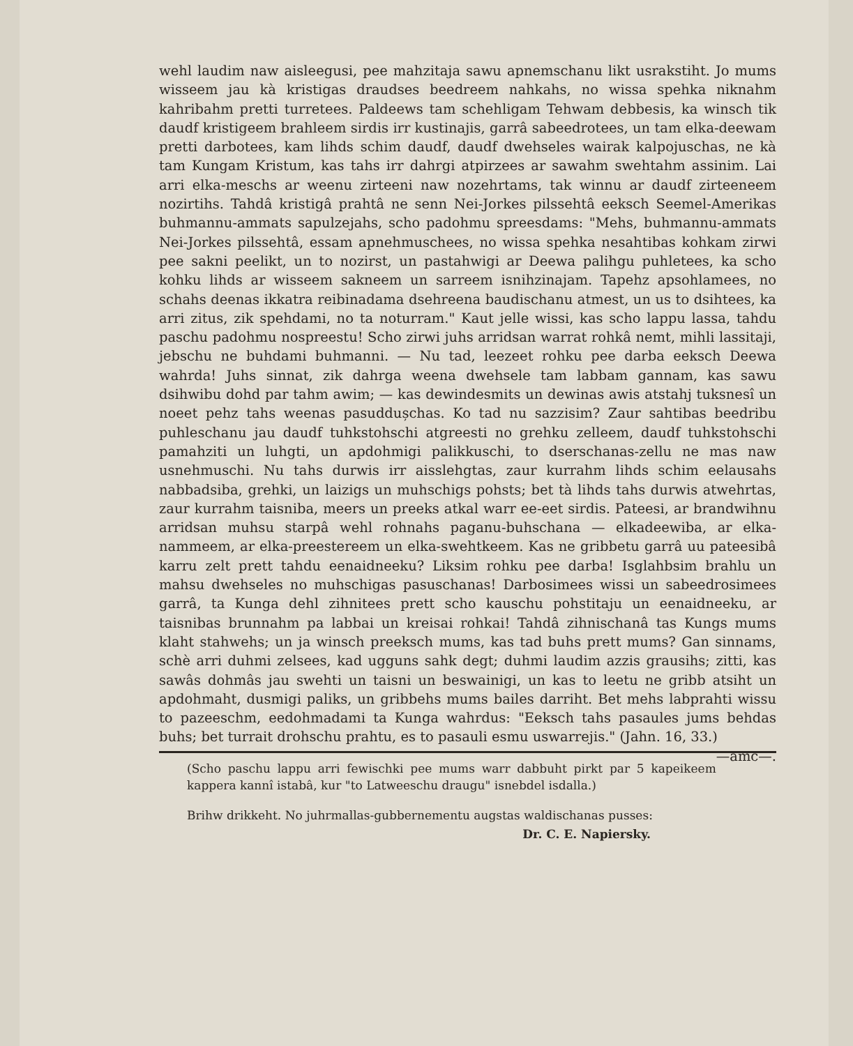wehl laudim naw aisleegusi, pee mahzitaja sawu apnemschanu likt usrakstiht. Jo mums wisseem jau kà kristigas draudses beedreem nahkahs, no wissa spehka niknahm kahribahm pretti turretees. Paldeews tam schehligam Tehwam debbesis, ka winsch tik daudf kristigeem brahleem sirdis irr kustinajis, garrâ sabeedrotees, un tam elka-deewam pretti darbotees, kam lihds schim daudf, daudf dwehseles wairak kalpojuschas, ne kà tam Kungam Kristum, kas tahs irr dahrgi atpirzees ar sawahm swehtahm assinim. Lai arri elka-meschs ar weenu zirteeni naw nozehrtams, tak winnu ar daudf zirteeneem nozirtihs. Tahdâ kristigâ prahtâ ne senn Nei-Jorkes pilssehtâ eeksch Seemel-Amerikas buhmannu-ammats sapulzejahs, scho padohmu spreesdams: "Mehs, buhmannu-ammats Nei-Jorkes pilssehtâ, essam apnehmuschees, no wissa spehka nesahtibas kohkam zirwi pee sakni peelikt, un to nozirst, un pastahwigi ar Deewa palihgu puhletees, ka scho kohku lihds ar wisseem sakneem un sarreem isnihzinajam. Tapehz apsohlamees, no schahs deenas ikkatra reibinadama dsehreena baudischanu atmest, un us to dsihtees, ka arri zitus, zik spehdami, no ta noturram." Kaut jelle wissi, kas scho lappu lassa, tahdu paschu padohmu nospreestu! Scho zirwi juhs arridsan warrat rohkâ nemt, mihli lassitaji, jebschu ne buhdami buhmanni. — Nu tad, leezeet rohku pee darba eeksch Deewa wahrda! Juhs sinnat, zik dahrga weena dwehsele tam labbam gannam, kas sawu dsihwibu dohd par tahm awim; — kas dewindesmits un dewinas awis atstahj tuksnesî un noeet pehz tahs weenas pasuddușchas. Ko tad nu sazzisim? Zaur sahtibas beedribu puhleschanu jau daudf tuhkstohschi atgreesti no grehku zelleem, daudf tuhkstohschi pamahziti un luhgti, un apdohmigi palikkuschi, to dserschanas-zellu ne mas naw usnehmuschi. Nu tahs durwis irr aisslehgtas, zaur kurrahm lihds schim eelausahs nabbadsiba, grehki, un laizigs un muhschigs pohsts; bet tà lihds tahs durwis atwehrtas, zaur kurrahm taisniba, meers un preeks atkal warr ee-eet sirdis. Pateesi, ar brandwihnu arridsan muhsu starpâ wehl rohnahs paganu-buhschana — elkadeewiba, ar elka-nammeem, ar elka-preestereem un elka-swehtkeem. Kas ne gribbetu garrâ uu pateesibâ karru zelt prett tahdu eenaidneeku? Liksim rohku pee darba! Isglahbsim brahlu un mahsu dwehseles no muhschigas pasuschanas! Darbosimees wissi un sabeedrosimees garrâ, ta Kunga dehl zihnitees prett scho kauschu pohstitaju un eenaidneeku, ar taisnibas brunnahm pa labbai un kreisai rohkai! Tahdâ zihnischanâ tas Kungs mums klaht stahwehs; un ja winsch preeksch mums, kas tad buhs prett mums? Gan sinnams, schè arri duhmi zelsees, kad ugguns sahk degt; duhmi laudim azzis grausihs; zitti, kas sawâs dohmâs jau swehti un taisni un beswainigi, un kas to leetu ne gribb atsiht un apdohmaht, dusmigi paliks, un gribbehs mums bailes darriht. Bet mehs labprahti wissu to pazeeschm, eedohmadami ta Kunga wahrdus: "Eeksch tahs pasaules jums behdas buhs; bet turrait drohschu prahtu, es to pasauli esmu uswarrejis." (Jahn. 16, 33.) —amc—.
(Scho paschu lappu arri fewischki pee mums warr dabbuht pirkt par 5 kapeikeem kappera kannî istabâ, kur "to Latweeschu draugu" isnebdel isdalla.)
Brihw drikkeht. No juhrmallas-gubbernementu augstas waldischanas pusses:
Dr. C. E. Napiersky.